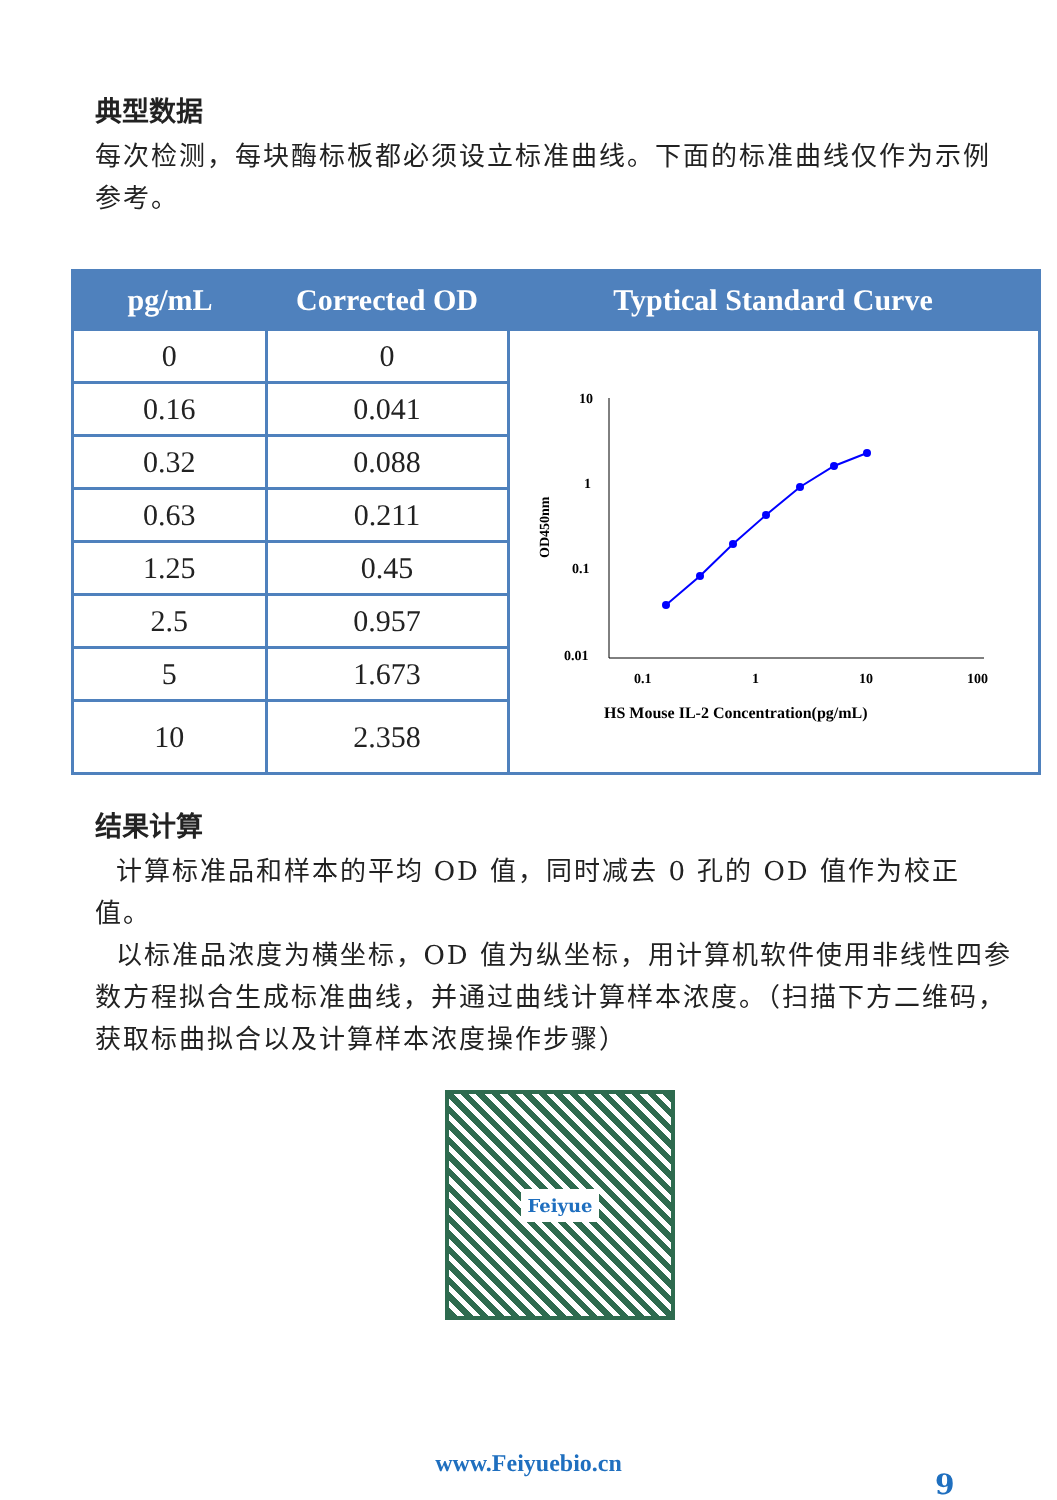典型数据
每次检测，每块酶标板都必须设立标准曲线。下面的标准曲线仅作为示例参考。
| pg/mL | Corrected OD | Typtical Standard Curve |
| --- | --- | --- |
| 0 | 0 | 10 1 0.1 0.01 0.1 1 10 100 OD450nm HS Mouse IL-2 Concentration(pg/mL) |
| 0.16 | 0.041 | |
| 0.32 | 0.088 | |
| 0.63 | 0.211 | |
| 1.25 | 0.45 | |
| 2.5 | 0.957 | |
| 5 | 1.673 | |
| 10 | 2.358 | |
结果计算
计算标准品和样本的平均 OD 值，同时减去 0 孔的 OD 值作为校正值。
以标准品浓度为横坐标，OD 值为纵坐标，用计算机软件使用非线性四参数方程拟合生成标准曲线，并通过曲线计算样本浓度。（扫描下方二维码，获取标曲拟合以及计算样本浓度操作步骤）
Feiyue
www.Feiyuebio.cn
9